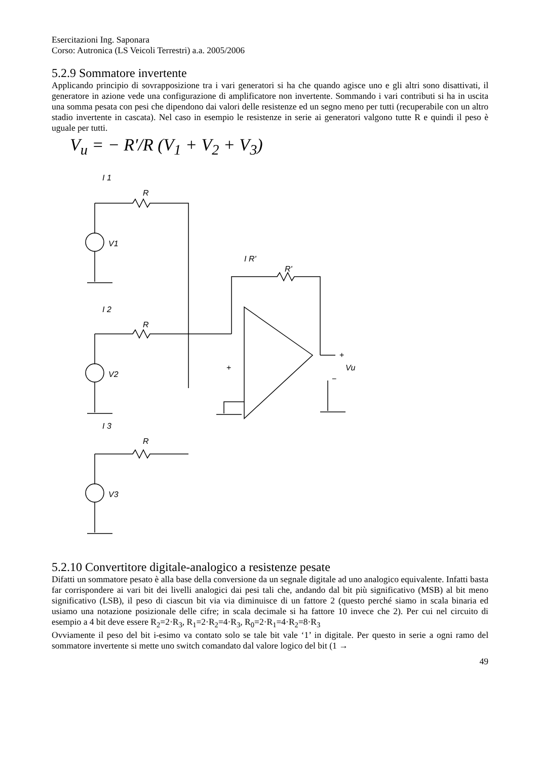Esercitazioni Ing. Saponara
Corso: Autronica (LS Veicoli Terrestri) a.a. 2005/2006
5.2.9 Sommatore invertente
Applicando principio di sovrapposizione tra i vari generatori si ha che quando agisce uno e gli altri sono disattivati, il generatore in azione vede una configurazione di amplificatore non invertente. Sommando i vari contributi si ha in uscita una somma pesata con pesi che dipendono dai valori delle resistenze ed un segno meno per tutti (recuperabile con un altro stadio invertente in cascata). Nel caso in esempio le resistenze in serie ai generatori valgono tutte R e quindi il peso è uguale per tutti.
V<sub>u</sub> = − R′/R (V<sub>1</sub> + V<sub>2</sub> + V<sub>3</sub>)
I 1
R
V1
I 2
R
V2
I 3
R
V3
I R'
R'
+
+
Vu
−
5.2.10 Convertitore digitale-analogico a resistenze pesate
Difatti un sommatore pesato è alla base della conversione da un segnale digitale ad uno analogico equivalente. Infatti basta far corrispondere ai vari bit dei livelli analogici dai pesi tali che, andando dal bit più significativo (MSB) al bit meno significativo (LSB), il peso di ciascun bit via via diminuisce di un fattore 2 (questo perché siamo in scala binaria ed usiamo una notazione posizionale delle cifre; in scala decimale si ha fattore 10 invece che 2). Per cui nel circuito di esempio a 4 bit deve essere R<sub>2</sub>=2·R<sub>3</sub>, R<sub>1</sub>=2·R<sub>2</sub>=4·R<sub>3</sub>, R<sub>0</sub>=2·R<sub>1</sub>=4·R<sub>2</sub>=8·R<sub>3</sub>
Ovviamente il peso del bit i-esimo va contato solo se tale bit vale ‘1’ in digitale. Per questo in serie a ogni ramo del sommatore invertente si mette uno switch comandato dal valore logico del bit (1 →
49